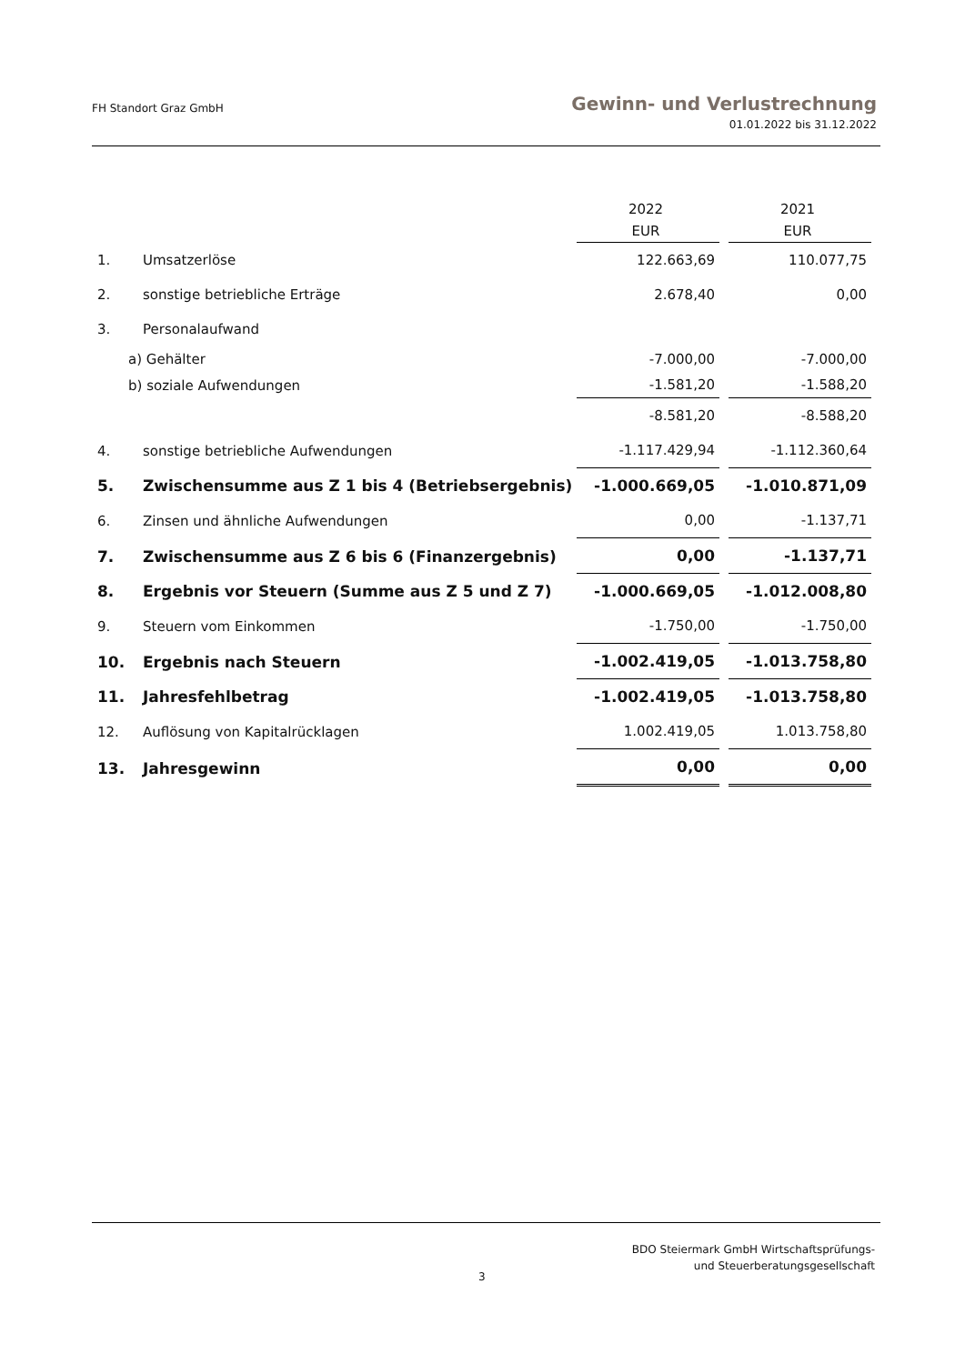FH Standort Graz GmbH
Gewinn- und Verlustrechnung
01.01.2022 bis 31.12.2022
| | | 2022 | | 2021 |
| | | EUR | | EUR |
| 1. | Umsatzerlöse | 122.663,69 | | 110.077,75 |
| 2. | sonstige betriebliche Erträge | 2.678,40 | | 0,00 |
| 3. | Personalaufwand | | | |
| a) Gehälter | | -7.000,00 | | -7.000,00 |
| b) soziale Aufwendungen | | -1.581,20 | | -1.588,20 |
| | | -8.581,20 | | -8.588,20 |
| 4. | sonstige betriebliche Aufwendungen | -1.117.429,94 | | -1.112.360,64 |
| 5. | Zwischensumme aus Z 1 bis 4 (Betriebsergebnis) | -1.000.669,05 | | -1.010.871,09 |
| 6. | Zinsen und ähnliche Aufwendungen | 0,00 | | -1.137,71 |
| 7. | Zwischensumme aus Z 6 bis 6 (Finanzergebnis) | 0,00 | | -1.137,71 |
| 8. | Ergebnis vor Steuern (Summe aus Z 5 und Z 7) | -1.000.669,05 | | -1.012.008,80 |
| 9. | Steuern vom Einkommen | -1.750,00 | | -1.750,00 |
| 10. | Ergebnis nach Steuern | -1.002.419,05 | | -1.013.758,80 |
| 11. | Jahresfehlbetrag | -1.002.419,05 | | -1.013.758,80 |
| 12. | Auflösung von Kapitalrücklagen | 1.002.419,05 | | 1.013.758,80 |
| 13. | Jahresgewinn | 0,00 | | 0,00 |
3
BDO Steiermark GmbH Wirtschaftsprüfungs-
und Steuerberatungsgesellschaft